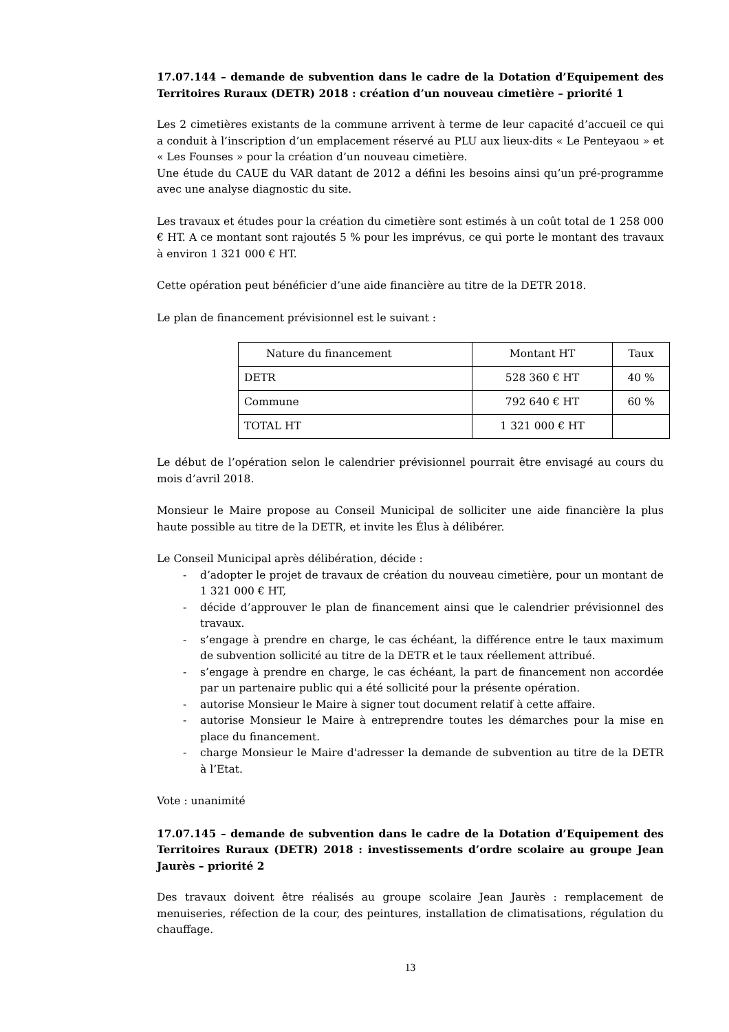17.07.144 – demande de subvention dans le cadre de la Dotation d’Equipement des Territoires Ruraux (DETR) 2018 : création d’un nouveau cimetière – priorité 1
Les 2 cimetières existants de la commune arrivent à terme de leur capacité d’accueil ce qui a conduit à l’inscription d’un emplacement réservé au PLU aux lieux-dits « Le Penteyaou » et « Les Founses » pour la création d’un nouveau cimetière.
Une étude du CAUE du VAR datant de 2012 a défini les besoins ainsi qu’un pré-programme avec une analyse diagnostic du site.
Les travaux et études pour la création du cimetière sont estimés à un coût total de 1 258 000 € HT. A ce montant sont rajoutés 5 % pour les imprévus, ce qui porte le montant des travaux à environ 1 321 000 € HT.
Cette opération peut bénéficier d’une aide financière au titre de la DETR 2018.
Le plan de financement prévisionnel est le suivant :
| Nature du financement | Montant HT | Taux |
| --- | --- | --- |
| DETR | 528 360 € HT | 40 % |
| Commune | 792 640 € HT | 60 % |
| TOTAL HT | 1 321 000 € HT | |
Le début de l’opération selon le calendrier prévisionnel pourrait être envisagé au cours du mois d’avril 2018.
Monsieur le Maire propose au Conseil Municipal de solliciter une aide financière la plus haute possible au titre de la DETR, et invite les Élus à délibérer.
Le Conseil Municipal après délibération, décide :
- d’adopter le projet de travaux de création du nouveau cimetière, pour un montant de 1 321 000 € HT,
- décide d’approuver le plan de financement ainsi que le calendrier prévisionnel des travaux.
- s’engage à prendre en charge, le cas échéant, la différence entre le taux maximum de subvention sollicité au titre de la DETR et le taux réellement attribué.
- s’engage à prendre en charge, le cas échéant, la part de financement non accordée par un partenaire public qui a été sollicité pour la présente opération.
- autorise Monsieur le Maire à signer tout document relatif à cette affaire.
- autorise Monsieur le Maire à entreprendre toutes les démarches pour la mise en place du financement.
- charge Monsieur le Maire d'adresser la demande de subvention au titre de la DETR à l’Etat.
Vote : unanimité
17.07.145 – demande de subvention dans le cadre de la Dotation d’Equipement des Territoires Ruraux (DETR) 2018 : investissements d’ordre scolaire au groupe Jean Jaurès – priorité 2
Des travaux doivent être réalisés au groupe scolaire Jean Jaurès : remplacement de menuiseries, réfection de la cour, des peintures, installation de climatisations, régulation du chauffage.
13